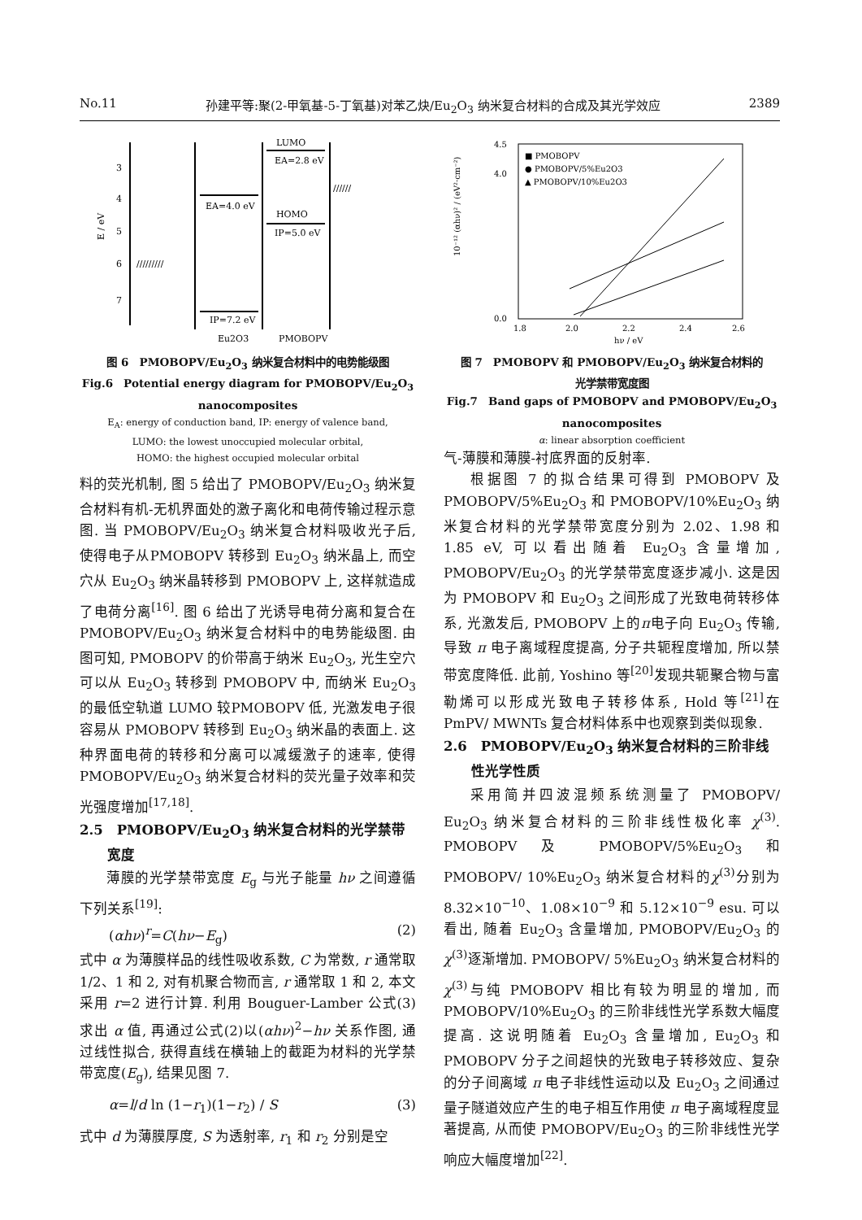No.11 孙建平等:聚(2-甲氧基-5-丁氧基)对苯乙炔/Eu<sub>2</sub>O<sub>3</sub> 纳米复合材料的合成及其光学效应 2389
3
4
5
6
7
E / eV
EA=4.0 eV
IP=7.2 eV
LUMO
EA=2.8 eV
HOMO
IP=5.0 eV
/////////
//////
Eu2O3
PMOBOPV
图 6　PMOBOPV/Eu<sub>2</sub>O<sub>3</sub> 纳米复合材料中的电势能级图
Fig.6　Potential energy diagram for PMOBOPV/Eu<sub>2</sub>O<sub>3</sub>
nanocomposites
E<sub>A</sub>: energy of conduction band, IP: energy of valence band,
LUMO: the lowest unoccupied molecular orbital,
HOMO: the highest occupied molecular orbital
料的荧光机制, 图 5 给出了 PMOBOPV/Eu<sub>2</sub>O<sub>3</sub> 纳米复合材料有机-无机界面处的激子离化和电荷传输过程示意图. 当 PMOBOPV/Eu<sub>2</sub>O<sub>3</sub> 纳米复合材料吸收光子后, 使得电子从PMOBOPV 转移到 Eu<sub>2</sub>O<sub>3</sub> 纳米晶上, 而空穴从 Eu<sub>2</sub>O<sub>3</sub> 纳米晶转移到 PMOBOPV 上, 这样就造成了电荷分离<sup>[16]</sup>. 图 6 给出了光诱导电荷分离和复合在 PMOBOPV/Eu<sub>2</sub>O<sub>3</sub> 纳米复合材料中的电势能级图. 由图可知, PMOBOPV 的价带高于纳米 Eu<sub>2</sub>O<sub>3</sub>, 光生空穴可以从 Eu<sub>2</sub>O<sub>3</sub> 转移到 PMOBOPV 中, 而纳米 Eu<sub>2</sub>O<sub>3</sub> 的最低空轨道 LUMO 较PMOBOPV 低, 光激发电子很容易从 PMOBOPV 转移到 Eu<sub>2</sub>O<sub>3</sub> 纳米晶的表面上. 这种界面电荷的转移和分离可以减缓激子的速率, 使得 PMOBOPV/Eu<sub>2</sub>O<sub>3</sub> 纳米复合材料的荧光量子效率和荧光强度增加<sup>[17,18]</sup>.
2.5　PMOBOPV/Eu<sub>2</sub>O<sub>3</sub> 纳米复合材料的光学禁带
　　宽度
薄膜的光学禁带宽度 E<sub>g</sub> 与光子能量 hν 之间遵循下列关系<sup>[19]</sup>:
(αhν)<sup>r</sup>=C(hν−E<sub>g</sub>) (2)
式中 α 为薄膜样品的线性吸收系数, C 为常数, r 通常取 1/2、1 和 2, 对有机聚合物而言, r 通常取 1 和 2, 本文采用 r=2 进行计算. 利用 Bouguer-Lamber 公式(3)求出 α 值, 再通过公式(2)以(αhν)<sup>2</sup>−hν 关系作图, 通过线性拟合, 获得直线在横轴上的截距为材料的光学禁带宽度(E<sub>g</sub>), 结果见图 7.
α=l/d ln (1−r<sub>1</sub>)(1−r<sub>2</sub>) / S (3)
式中 d 为薄膜厚度, S 为透射率, r<sub>1</sub> 和 r<sub>2</sub> 分别是空
4.5
4.0
0.0
1.8
2.0
2.2
2.4
2.6
10⁻¹² (αhν)² / (eV²·cm⁻²)
hν / eV
■ PMOBOPV
● PMOBOPV/5%Eu2O3
▲ PMOBOPV/10%Eu2O3
图 7　PMOBOPV 和 PMOBOPV/Eu<sub>2</sub>O<sub>3</sub> 纳米复合材料的
光学禁带宽度图
Fig.7　Band gaps of PMOBOPV and PMOBOPV/Eu<sub>2</sub>O<sub>3</sub>
nanocomposites
α: linear absorption coefficient
气-薄膜和薄膜-衬底界面的反射率.
根据图 7 的拟合结果可得到 PMOBOPV 及 PMOBOPV/5%Eu<sub>2</sub>O<sub>3</sub> 和 PMOBOPV/10%Eu<sub>2</sub>O<sub>3</sub> 纳米复合材料的光学禁带宽度分别为 2.02、1.98 和 1.85 eV, 可以看出随着 Eu<sub>2</sub>O<sub>3</sub> 含量增加, PMOBOPV/Eu<sub>2</sub>O<sub>3</sub> 的光学禁带宽度逐步减小. 这是因为 PMOBOPV 和 Eu<sub>2</sub>O<sub>3</sub> 之间形成了光致电荷转移体系, 光激发后, PMOBOPV 上的π电子向 Eu<sub>2</sub>O<sub>3</sub> 传输, 导致 π 电子离域程度提高, 分子共轭程度增加, 所以禁带宽度降低. 此前, Yoshino 等<sup>[20]</sup>发现共轭聚合物与富勒烯可以形成光致电子转移体系, Hold 等<sup>[21]</sup>在 PmPV/ MWNTs 复合材料体系中也观察到类似现象.
2.6　PMOBOPV/Eu<sub>2</sub>O<sub>3</sub> 纳米复合材料的三阶非线
　　性光学性质
采用简并四波混频系统测量了 PMOBOPV/ Eu<sub>2</sub>O<sub>3</sub> 纳米复合材料的三阶非线性极化率 χ<sup>(3)</sup>. PMOBOPV 及 PMOBOPV/5%Eu<sub>2</sub>O<sub>3</sub> 和 PMOBOPV/ 10%Eu<sub>2</sub>O<sub>3</sub> 纳米复合材料的χ<sup>(3)</sup>分别为 8.32×10<sup>−10</sup>、1.08×10<sup>−9</sup> 和 5.12×10<sup>−9</sup> esu. 可以看出, 随着 Eu<sub>2</sub>O<sub>3</sub> 含量增加, PMOBOPV/Eu<sub>2</sub>O<sub>3</sub> 的χ<sup>(3)</sup>逐渐增加. PMOBOPV/ 5%Eu<sub>2</sub>O<sub>3</sub> 纳米复合材料的χ<sup>(3)</sup>与纯 PMOBOPV 相比有较为明显的增加, 而 PMOBOPV/10%Eu<sub>2</sub>O<sub>3</sub> 的三阶非线性光学系数大幅度提高. 这说明随着 Eu<sub>2</sub>O<sub>3</sub> 含量增加, Eu<sub>2</sub>O<sub>3</sub> 和 PMOBOPV 分子之间超快的光致电子转移效应、复杂的分子间离域 π 电子非线性运动以及 Eu<sub>2</sub>O<sub>3</sub> 之间通过量子隧道效应产生的电子相互作用使 π 电子离域程度显著提高, 从而使 PMOBOPV/Eu<sub>2</sub>O<sub>3</sub> 的三阶非线性光学响应大幅度增加<sup>[22]</sup>.